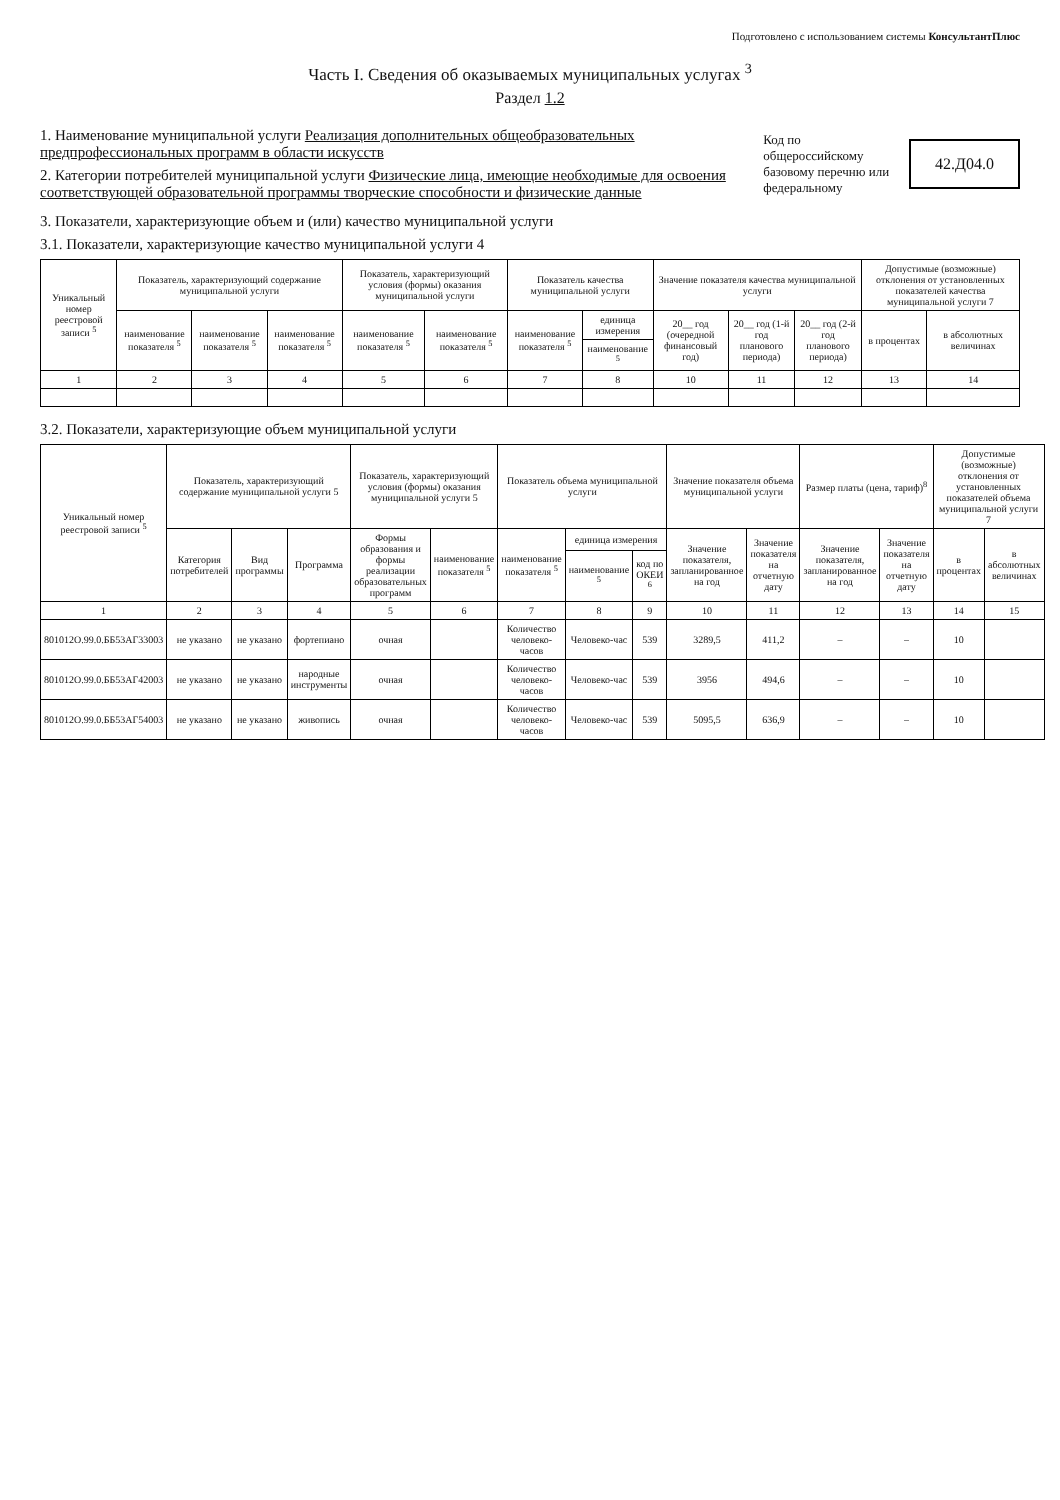Подготовлено с использованием системы КонсультантПлюс
Часть I. Сведения об оказываемых муниципальных услугах <sup>3</sup>
Раздел 1.2
1. Наименование муниципальной услуги Реализация дополнительных общеобразовательных предпрофессиональных программ в области искусств
2. Категории потребителей муниципальной услуги Физические лица, имеющие необходимые для освоения соответствующей образовательной программы творческие способности и физические данные
Код по общероссийскому базовому перечню или федеральному
42.Д04.0
3. Показатели, характеризующие объем и (или) качество муниципальной услуги
3.1. Показатели, характеризующие качество муниципальной услуги 4
| Уникальный номер реестровой записи <sup>5</sup> | Показатель, характеризующий содержание муниципальной услуги | | | Показатель, характеризующий условия (формы) оказания муниципальной услуги | | Показатель качества муниципальной услуги | | Значение показателя качества муниципальной услуги | | | Допустимые (возможные) отклонения от установленных показателей качества муниципальной услуги 7 | |
| --- | --- | --- | --- | --- | --- | --- | --- | --- | --- | --- | --- | --- |
| | наименование показателя <sup>5</sup> | наименование показателя <sup>5</sup> | наименование показателя <sup>5</sup> | наименование показателя <sup>5</sup> | наименование показателя <sup>5</sup> | наименование показателя <sup>5</sup> | единица измерения | 20__ год (очередной финансовый год) | 20__ год (1-й год планового периода) | 20__ год (2-й год планового периода) | в процентах | в абсолютных величинах |
| | | | | | | | наименование <sup>5</sup> | | | | | |
| 1 | 2 | 3 | 4 | 5 | 6 | 7 | 8 | 10 | 11 | 12 | 13 | 14 |
3.2. Показатели, характеризующие объем муниципальной услуги
| Уникальный номер реестровой записи <sup>5</sup> | Показатель, характеризующий содержание муниципальной услуги 5 | | | Показатель, характеризующий условия (формы) оказания муниципальной услуги 5 | | Показатель объема муниципальной услуги | | | Значение показателя объема муниципальной услуги | | Размер платы (цена, тариф)<sup>8</sup> | | Допустимые (возможные) отклонения от установленных показателей объема муниципальной услуги 7 | |
| --- | --- | --- | --- | --- | --- | --- | --- | --- | --- | --- | --- | --- | --- | --- |
| | Категория потребителей | Вид программы | Программа | Формы образования и формы реализации образовательных программ | наименование показателя <sup>5</sup> | наименование показателя <sup>5</sup> | единица измерения | | Значение показателя, запланированное на год | Значение показателя на отчетную дату | Значение показателя, запланированное на год | Значение показателя на отчетную дату | в процентах | в абсолютных величинах |
| | | | | | | | наименование <sup>5</sup> | код по ОКЕИ <sup>6</sup> | | | | | | |
| 1 | 2 | 3 | 4 | 5 | 6 | 7 | 8 | 9 | 10 | 11 | 12 | 13 | 14 | 15 |
| 801012О.99.0.ББ53АГ33003 | не указано | не указано | фортепиано | очная | | Количество человеко-часов | Человеко-час | 539 | 3289,5 | 411,2 | – | – | 10 | |
| 801012О.99.0.ББ53АГ42003 | не указано | не указано | народные инструменты | очная | | Количество человеко-часов | Человеко-час | 539 | 3956 | 494,6 | – | – | 10 | |
| 801012О.99.0.ББ53АГ54003 | не указано | не указано | живопись | очная | | Количество человеко-часов | Человеко-час | 539 | 5095,5 | 636,9 | – | – | 10 | |